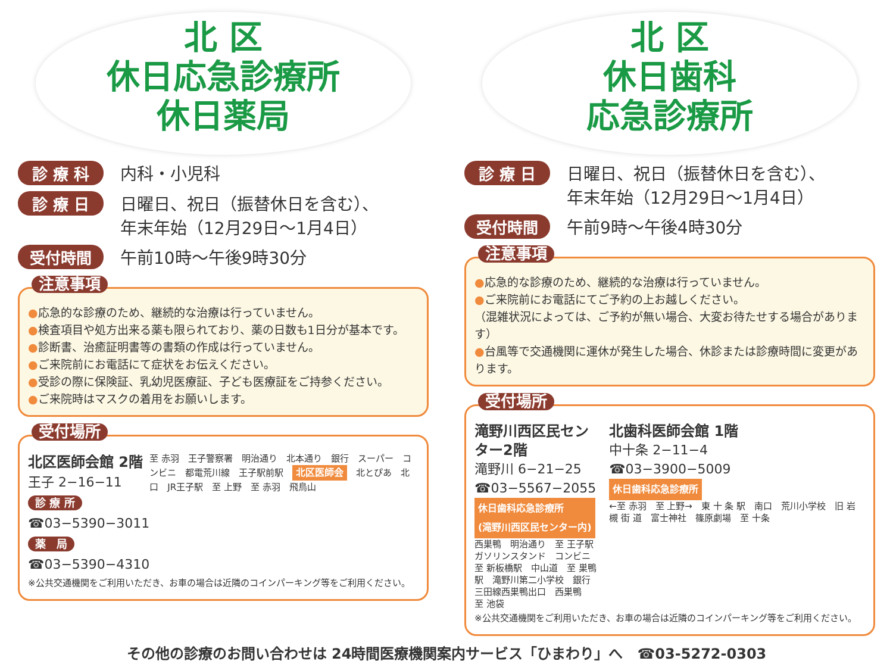北 区
休日応急診療所
休日薬局
診 療 科 内科・小児科
診 療 日 日曜日、祝日（振替休日を含む）、
年末年始（12月29日～1月4日）
受付時間 午前10時～午後9時30分
注意事項
●応急的な診療のため、継続的な治療は行っていません。
●検査項目や処方出来る薬も限られており、薬の日数も1日分が基本です。
●診断書、治癒証明書等の書類の作成は行っていません。
●ご来院前にお電話にて症状をお伝えください。
●受診の際に保険証、乳幼児医療証、子ども医療証をご持参ください。
●ご来院時はマスクの着用をお願いします。
受付場所
北区医師会館 2階
王子 2−16−11
診 療 所
☎03−5390−3011
薬　局
☎03−5390−4310
至 赤羽　王子警察署　明治通り　北本通り　銀行　スーパー　コンビニ　都電荒川線　王子駅前駅　北区医師会　北とぴあ　北口　JR王子駅　至 上野　至 赤羽　飛鳥山
※公共交通機関をご利用いただき、お車の場合は近隣のコインパーキング等をご利用ください。
北 区
休日歯科
応急診療所
診 療 日 日曜日、祝日（振替休日を含む）、
年末年始（12月29日～1月4日）
受付時間 午前9時～午後4時30分
注意事項
●応急的な診療のため、継続的な治療は行っていません。
●ご来院前にお電話にてご予約の上お越しください。
（混雑状況によっては、ご予約が無い場合、大変お待たせする場合があります）
●台風等で交通機関に運休が発生した場合、休診または診療時間に変更があります。
受付場所
滝野川西区民センター2階
滝野川 6−21−25
☎03−5567−2055
休日歯科応急診療所
(滝野川西区民センター内)
西巣鴨　明治通り　至 王子駅　ガソリンスタンド　コンビニ　至 新板橋駅　中山道　至 巣鴨駅　滝野川第二小学校　銀行　三田線西巣鴨出口　西巣鴨　至 池袋
北歯科医師会館 1階
中十条 2−11−4
☎03−3900−5009
休日歯科応急診療所
←至 赤羽　至 上野→　東 十 条 駅　南口　荒川小学校　旧 岩 槻 街 道　富士神社　篠原劇場　至 十条
※公共交通機関をご利用いただき、お車の場合は近隣のコインパーキング等をご利用ください。
その他の診療のお問い合わせは 24時間医療機関案内サービス「ひまわり」へ　☎03-5272-0303